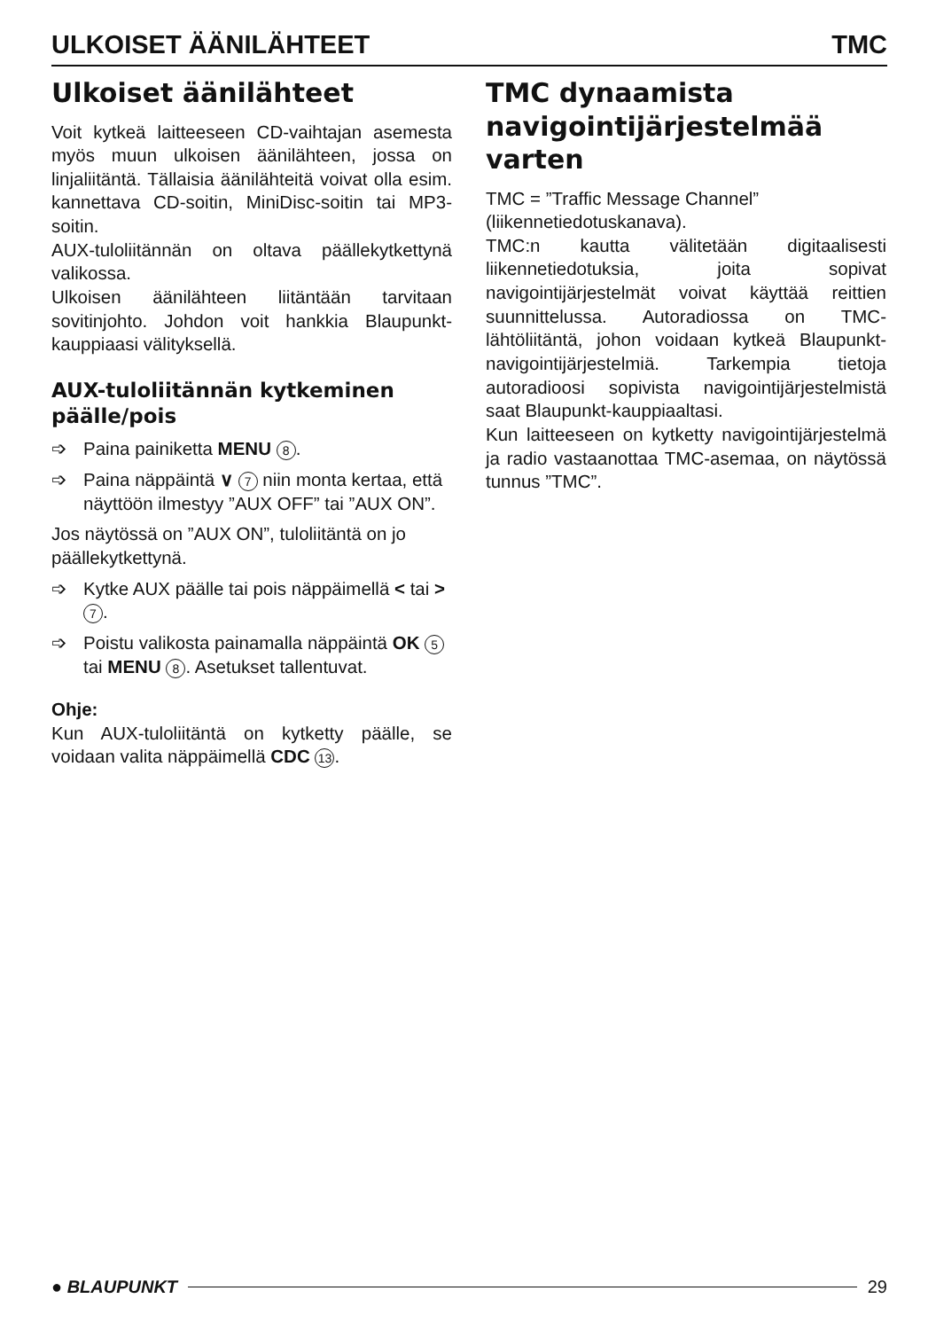ULKOISET ÄÄNILÄHTEET TMC
Ulkoiset äänilähteet
Voit kytkeä laitteeseen CD-vaihtajan asemesta myös muun ulkoisen äänilähteen, jossa on linjaliitäntä. Tällaisia äänilähteitä voivat olla esim. kannettava CD-soitin, MiniDisc-soitin tai MP3-soitin.
AUX-tuloliitännän on oltava päällekytkettynä valikossa.
Ulkoisen äänilähteen liitäntään tarvitaan sovitinjohto. Johdon voit hankkia Blaupunkt-kauppiaasi välityksellä.
AUX-tuloliitännän kytkeminen päälle/pois
➩ Paina painiketta MENU 8.
➩ Paina näppäintä ∨ 7 niin monta kertaa, että näyttöön ilmestyy ”AUX OFF” tai ”AUX ON”.
Jos näytössä on ”AUX ON”, tuloliitäntä on jo päällekytkettynä.
➩ Kytke AUX päälle tai pois näppäimellä < tai > 7.
➩ Poistu valikosta painamalla näppäintä OK 5 tai MENU 8. Asetukset tallentuvat.
Ohje:
Kun AUX-tuloliitäntä on kytketty päälle, se voidaan valita näppäimellä CDC 13.
TMC dynaamista navigointijärjestelmää varten
TMC = ”Traffic Message Channel” (liikennetiedotuskanava).
TMC:n kautta välitetään digitaalisesti liikennetiedotuksia, joita sopivat navigointijärjestelmät voivat käyttää reittien suunnittelussa. Autoradiossa on TMC-lähtöliitäntä, johon voidaan kytkeä Blaupunkt-navigointijärjestelmiä. Tarkempia tietoja autoradioosi sopivista navigointijärjestelmistä saat Blaupunkt-kauppiaaltasi.
Kun laitteeseen on kytketty navigointijärjestelmä ja radio vastaanottaa TMC-asemaa, on näytössä tunnus ”TMC”.
● BLAUPUNKT 29